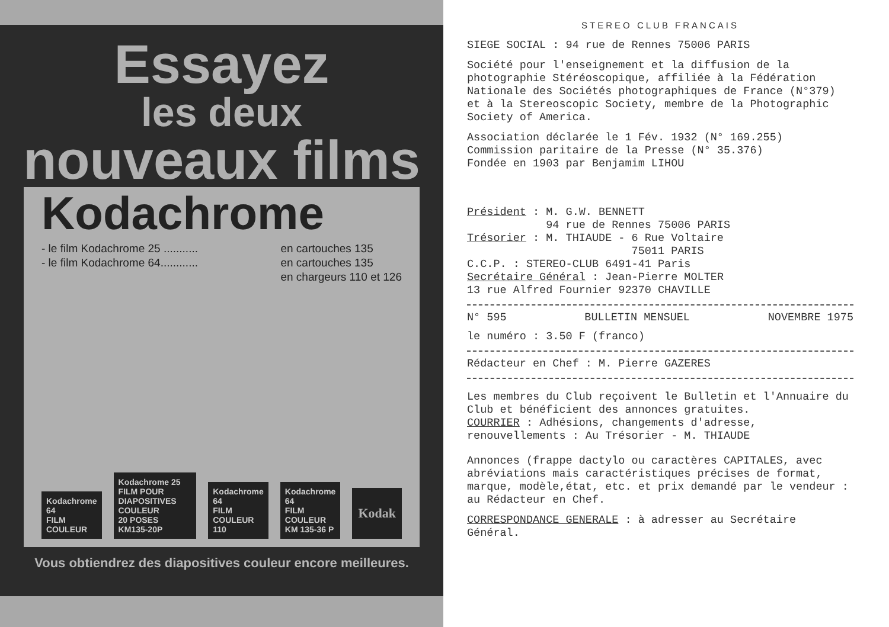Essayez
les deux
nouveaux films
Kodachrome
- le film Kodachrome 25 ...........
- le film Kodachrome 64............
en cartouches 135
en cartouches 135
en chargeurs 110 et 126
Kodachrome 64
FILM COULEUR
Kodachrome 25
FILM POUR DIAPOSITIVES COULEUR
20 POSES
KM135-20P
Kodachrome 64
FILM COULEUR
110
Kodachrome 64
FILM COULEUR
KM 135-36 P
Kodak
Vous obtiendrez des diapositives couleur encore meilleures.
STEREO CLUB FRANCAIS
SIEGE SOCIAL : 94 rue de Rennes 75006 PARIS
Société pour l'enseignement et la diffusion de la photographie Stéréoscopique, affiliée à la Fédération Nationale des Sociétés photographiques de France (N°379) et à la Stereoscopic Society, membre de la Photographic Society of America.
Association déclarée le 1 Fév. 1932 (N° 169.255)
Commission paritaire de la Presse (N° 35.376)
Fondée en 1903 par Benjamim LIHOU
Président : M. G.W. BENNETT
94 rue de Rennes 75006 PARIS
Trésorier : M. THIAUDE - 6 Rue Voltaire
75011 PARIS
C.C.P. : STEREO-CLUB 6491-41 Paris
Secrétaire Général : Jean-Pierre MOLTER
13 rue Alfred Fournier 92370 CHAVILLE
N° 595 BULLETIN MENSUEL NOVEMBRE 1975
le numéro : 3.50 F (franco)
Rédacteur en Chef : M. Pierre GAZERES
Les membres du Club reçoivent le Bulletin et l'Annuaire du Club et bénéficient des annonces gratuites.
COURRIER : Adhésions, changements d'adresse, renouvellements : Au Trésorier - M. THIAUDE
Annonces (frappe dactylo ou caractères CAPITALES, avec abréviations mais caractéristiques précises de format, marque, modèle,état, etc. et prix demandé par le vendeur : au Rédacteur en Chef.
CORRESPONDANCE GENERALE : à adresser au Secrétaire Général.